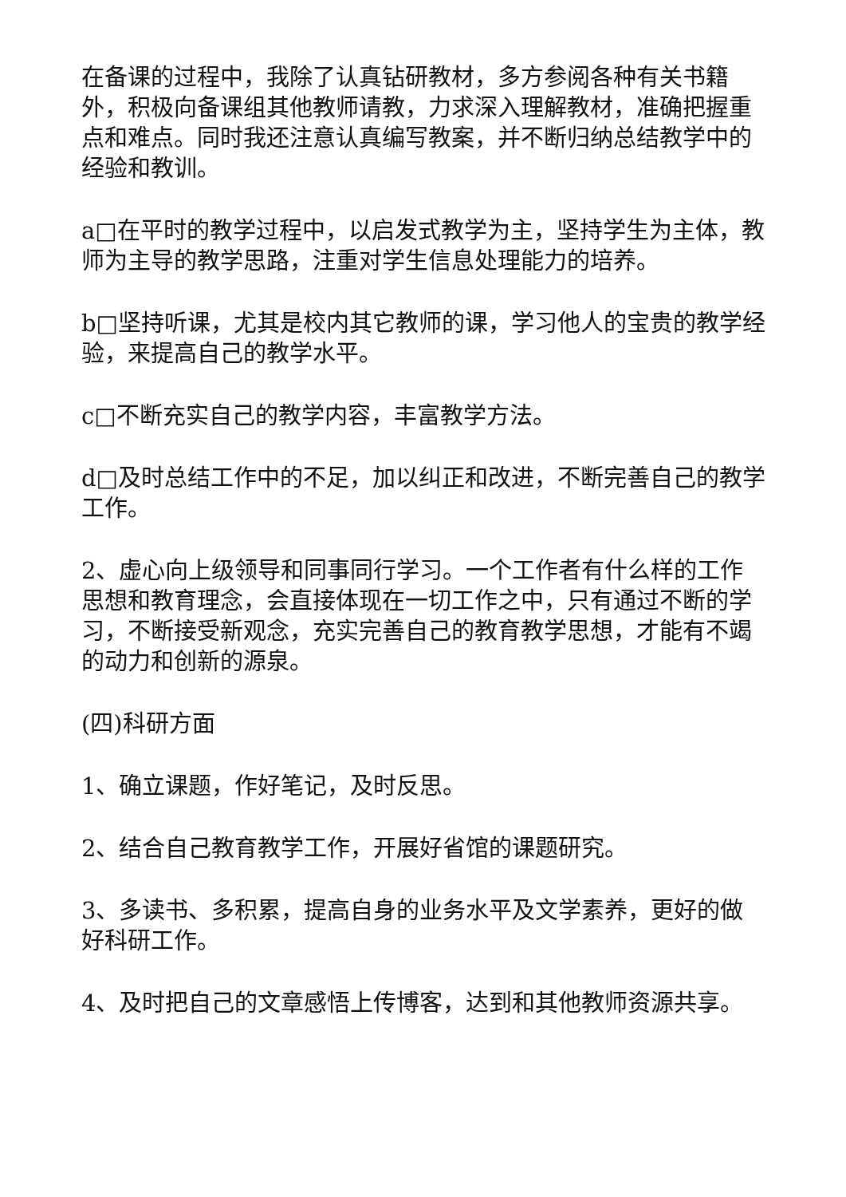在备课的过程中，我除了认真钻研教材，多方参阅各种有关书籍外，积极向备课组其他教师请教，力求深入理解教材，准确把握重点和难点。同时我还注意认真编写教案，并不断归纳总结教学中的经验和教训。
a□在平时的教学过程中，以启发式教学为主，坚持学生为主体，教师为主导的教学思路，注重对学生信息处理能力的培养。
b□坚持听课，尤其是校内其它教师的课，学习他人的宝贵的教学经验，来提高自己的教学水平。
c□不断充实自己的教学内容，丰富教学方法。
d□及时总结工作中的不足，加以纠正和改进，不断完善自己的教学工作。
2、虚心向上级领导和同事同行学习。一个工作者有什么样的工作思想和教育理念，会直接体现在一切工作之中，只有通过不断的学习，不断接受新观念，充实完善自己的教育教学思想，才能有不竭的动力和创新的源泉。
(四)科研方面
1、确立课题，作好笔记，及时反思。
2、结合自己教育教学工作，开展好省馆的课题研究。
3、多读书、多积累，提高自身的业务水平及文学素养，更好的做好科研工作。
4、及时把自己的文章感悟上传博客，达到和其他教师资源共享。